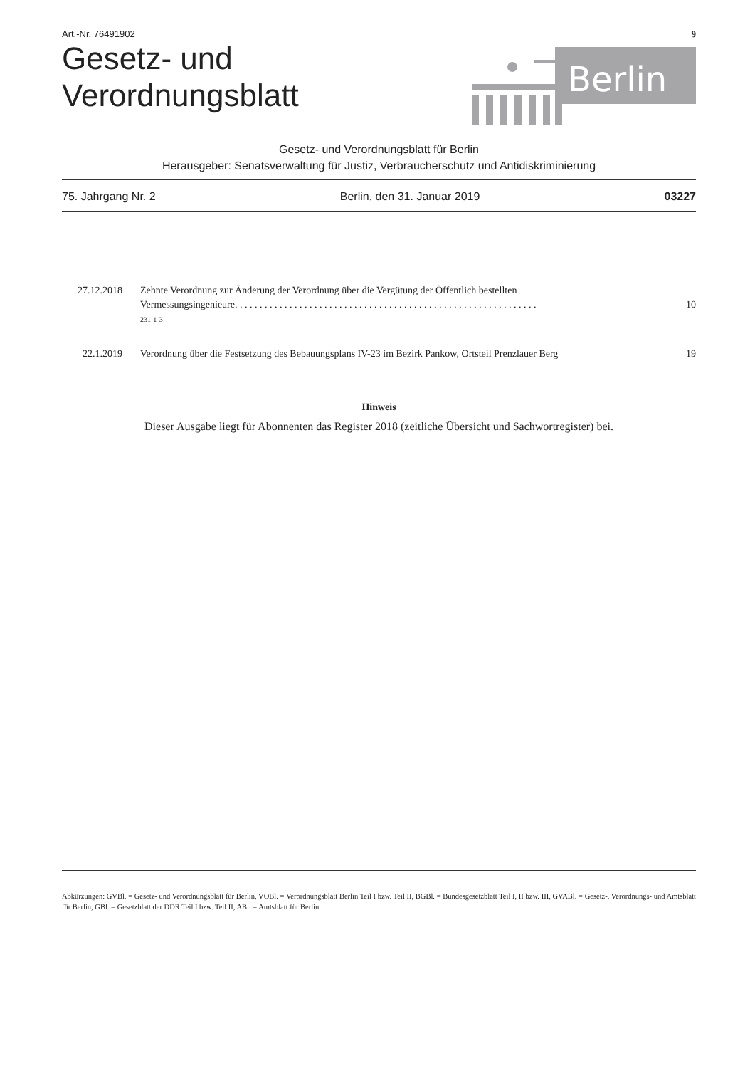Art.-Nr. 76491902 9
Gesetz- und
Verordnungsblatt
Berlin
Gesetz- und Verordnungsblatt für Berlin
Herausgeber: Senatsverwaltung für Justiz, Verbraucherschutz und Antidiskriminierung
75. Jahrgang Nr. 2 Berlin, den 31. Januar 2019 03227
| 27.12.2018 | Zehnte Verordnung zur Änderung der Verordnung über die Vergütung der Öffentlich bestellten Vermessungsingenieure. . . . . . . . . . . . . . . . . . . . . . . . . . . . . . . . . . . . . . . . . . . . . . . . . . . . . . . . . . . . . 231-1-3 | 10 |
| 22.1.2019 | Verordnung über die Festsetzung des Bebauungsplans IV-23 im Bezirk Pankow, Ortsteil Prenzlauer Berg | 19 |
Hinweis
Dieser Ausgabe liegt für Abonnenten das Register 2018 (zeitliche Übersicht und Sachwortregister) bei.
Abkürzungen: GVBl. = Gesetz- und Verordnungsblatt für Berlin, VOBl. = Verordnungsblatt Berlin Teil I bzw. Teil II, BGBl. = Bundesgesetzblatt Teil I, II bzw. III, GVABl. = Gesetz-, Verordnungs- und Amtsblatt für Berlin, GBl. = Gesetzblatt der DDR Teil I bzw. Teil II, ABl. = Amtsblatt für Berlin